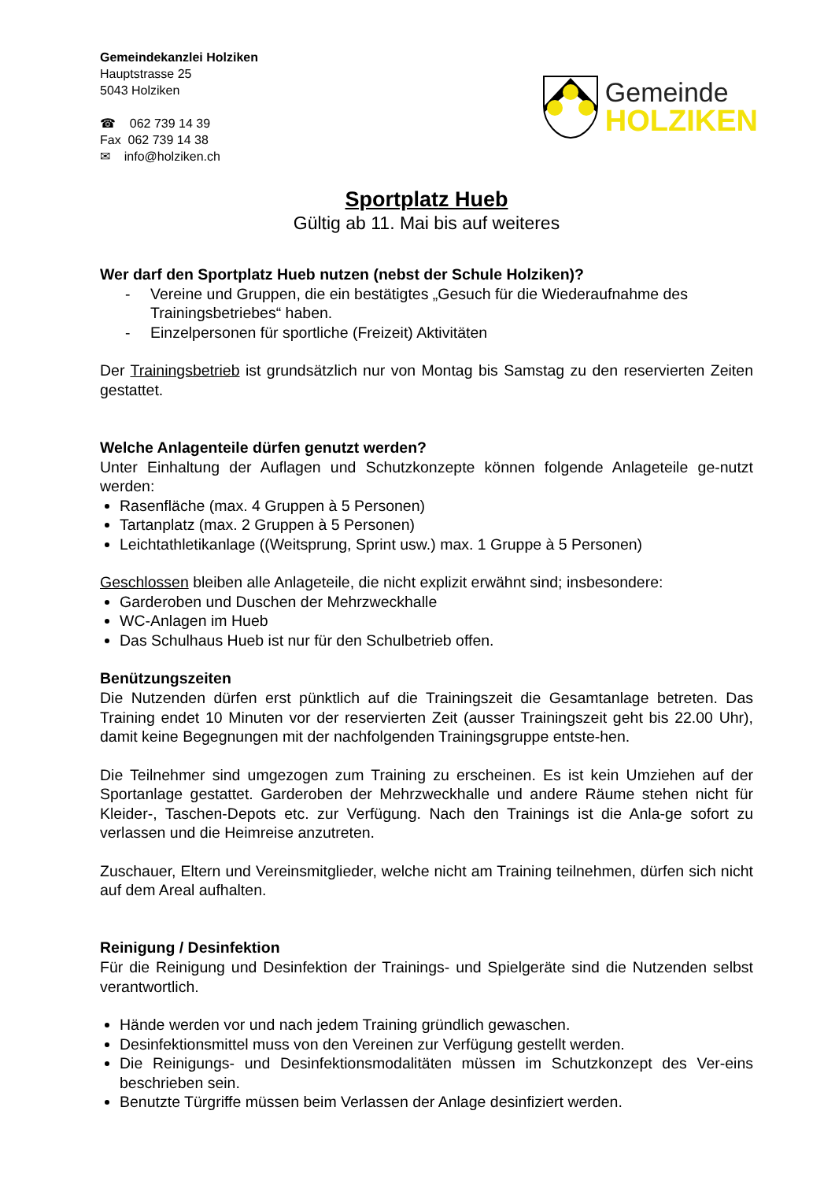Gemeindekanzlei Holziken
Hauptstrasse 25
5043 Holziken
☎ 062 739 14 39
Fax 062 739 14 38
✉ info@holziken.ch
Gemeinde
HOLZIKEN
Sportplatz Hueb
Gültig ab 11. Mai bis auf weiteres
Wer darf den Sportplatz Hueb nutzen (nebst der Schule Holziken)?
- Vereine und Gruppen, die ein bestätigtes „Gesuch für die Wiederaufnahme des Trainingsbetriebes“ haben.
- Einzelpersonen für sportliche (Freizeit) Aktivitäten
Der Trainingsbetrieb ist grundsätzlich nur von Montag bis Samstag zu den reservierten Zeiten gestattet.
Welche Anlagenteile dürfen genutzt werden?
Unter Einhaltung der Auflagen und Schutzkonzepte können folgende Anlageteile ge-nutzt werden:
Rasenfläche (max. 4 Gruppen à 5 Personen)
Tartanplatz (max. 2 Gruppen à 5 Personen)
Leichtathletikanlage ((Weitsprung, Sprint usw.) max. 1 Gruppe à 5 Personen)
Geschlossen bleiben alle Anlageteile, die nicht explizit erwähnt sind; insbesondere:
Garderoben und Duschen der Mehrzweckhalle
WC-Anlagen im Hueb
Das Schulhaus Hueb ist nur für den Schulbetrieb offen.
Benützungszeiten
Die Nutzenden dürfen erst pünktlich auf die Trainingszeit die Gesamtanlage betreten. Das Training endet 10 Minuten vor der reservierten Zeit (ausser Trainingszeit geht bis 22.00 Uhr), damit keine Begegnungen mit der nachfolgenden Trainingsgruppe entste-hen.
Die Teilnehmer sind umgezogen zum Training zu erscheinen. Es ist kein Umziehen auf der Sportanlage gestattet. Garderoben der Mehrzweckhalle und andere Räume stehen nicht für Kleider-, Taschen-Depots etc. zur Verfügung. Nach den Trainings ist die Anla-ge sofort zu verlassen und die Heimreise anzutreten.
Zuschauer, Eltern und Vereinsmitglieder, welche nicht am Training teilnehmen, dürfen sich nicht auf dem Areal aufhalten.
Reinigung / Desinfektion
Für die Reinigung und Desinfektion der Trainings- und Spielgeräte sind die Nutzenden selbst verantwortlich.
Hände werden vor und nach jedem Training gründlich gewaschen.
Desinfektionsmittel muss von den Vereinen zur Verfügung gestellt werden.
Die Reinigungs- und Desinfektionsmodalitäten müssen im Schutzkonzept des Ver-eins beschrieben sein.
Benutzte Türgriffe müssen beim Verlassen der Anlage desinfiziert werden.